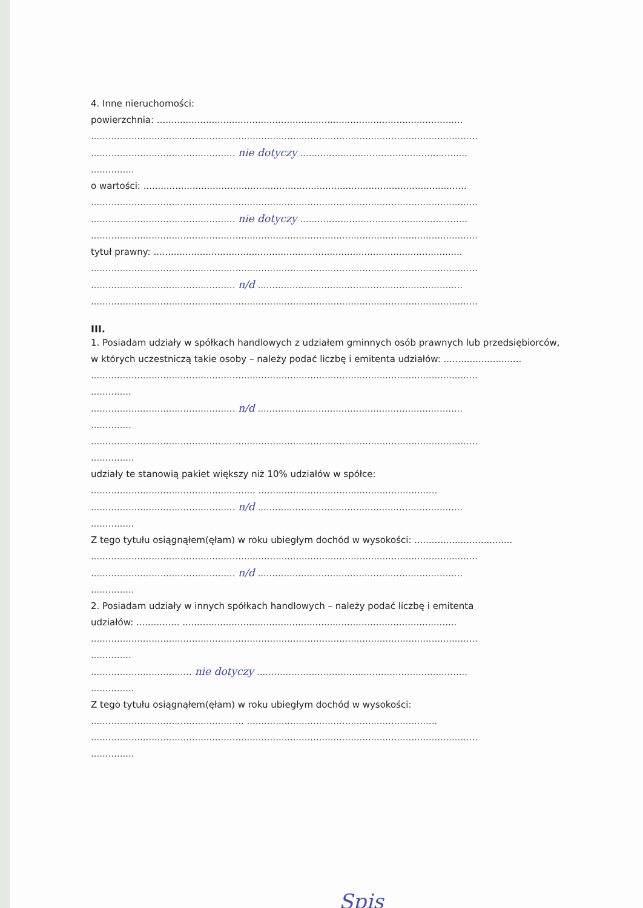4. Inne nieruchomości:
powierzchnia: ..........................................................................................................
......................................................................................................................................
.................................................. nie dotyczy ..........................................................
...............
o wartości: ................................................................................................................
......................................................................................................................................
.................................................. nie dotyczy ..........................................................
......................................................................................................................................
tytuł prawny: ...........................................................................................................
......................................................................................................................................
.................................................. n/d .......................................................................
......................................................................................................................................
III.
1. Posiadam udziały w spółkach handlowych z udziałem gminnych osób prawnych lub przedsiębiorców,
w których uczestniczą takie osoby – należy podać liczbę i emitenta udziałów: ...........................
......................................................................................................................................
..............
.................................................. n/d .......................................................................
..............
......................................................................................................................................
...............
udziały te stanowią pakiet większy niż 10% udziałów w spółce:
......................................................... ..............................................................
.................................................. n/d .......................................................................
...............
Z tego tytułu osiągnąłem(ęłam) w roku ubiegłym dochód w wysokości: ..................................
......................................................................................................................................
.................................................. n/d .......................................................................
...............
2. Posiadam udziały w innych spółkach handlowych – należy podać liczbę i emitenta
udziałów: ............... ...............................................................................................
......................................................................................................................................
..............
................................... nie dotyczy .........................................................................
...............
Z tego tytułu osiągnąłem(ęłam) w roku ubiegłym dochód w wysokości:
..................................................... ..................................................................
......................................................................................................................................
...............
Spis